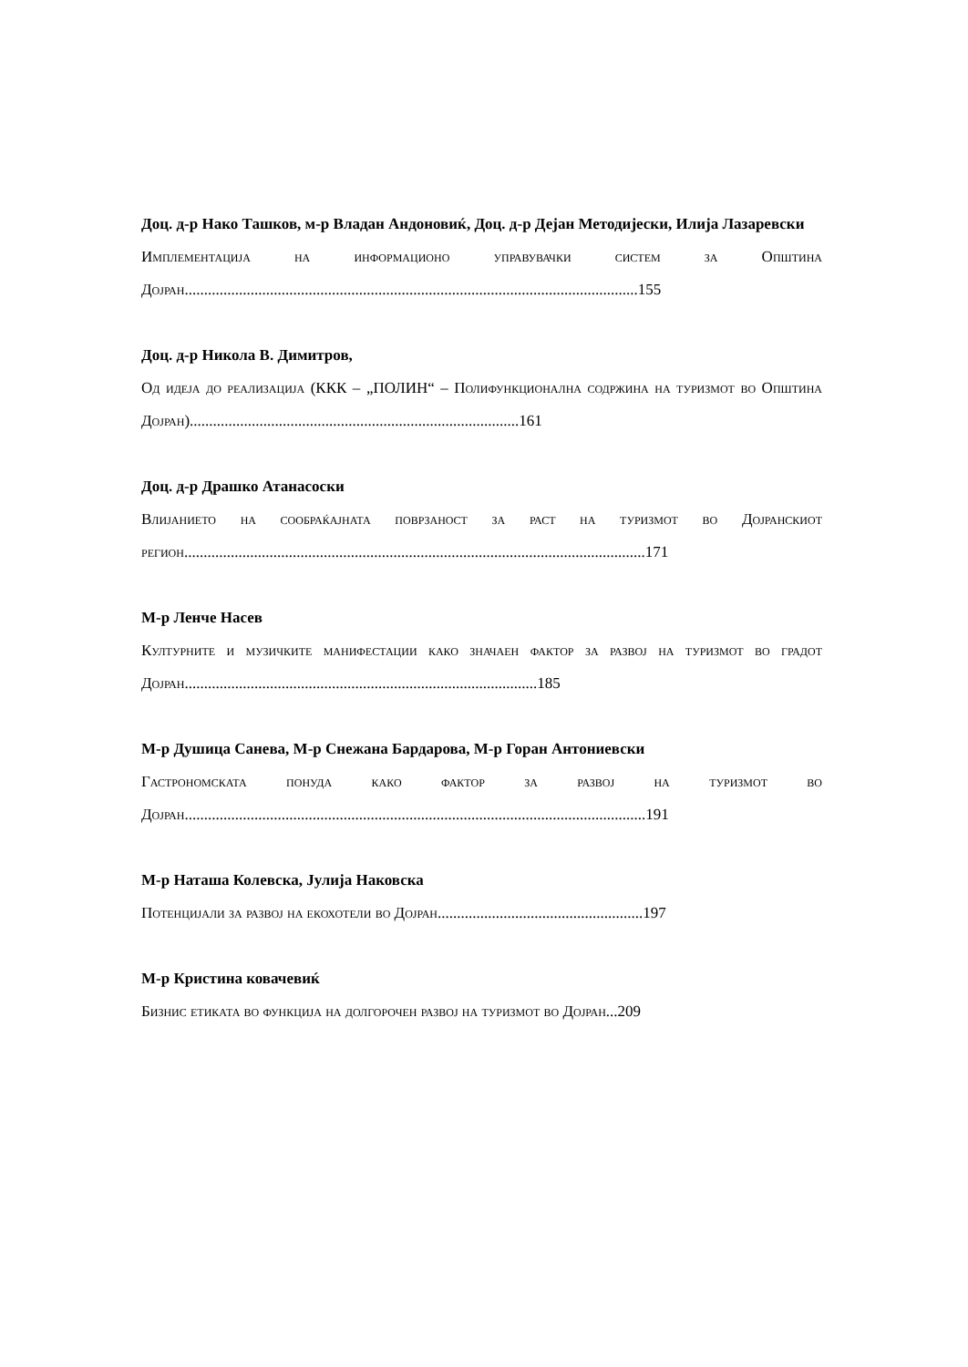Доц. д-р Нако Ташков, м-р Владан Андоновиќ, Доц. д-р Дејан Методијески, Илија Лазаревски
Имплементација на информационо управувачки систем за Општина Дојран.....................................................................................................................155
Доц. д-р Никола В. Димитров,
Од идеја до реализација (ККК – „ПОЛИН“ – Полифункционална содржина на туризмот во Општина Дојран).....................................................................................161
Доц. д-р Драшко Атанасоски
Влијанието на сообраќајната поврзаност за раст на туризмот во Дојранскиот регион.......................................................................................................................171
М-р Ленче Насев
Културните и музичките манифестации како значаен фактор за развој на туризмот во градот Дојран...........................................................................................185
М-р Душица Санева, М-р Снежана Бардарова, М-р Горан Антониевски
Гастрономската понуда како фактор за развој на туризмот во Дојран.......................................................................................................................191
М-р Наташа Колевска, Јулија Наковска
Потенцијали за развој на екохотели во Дојран.....................................................197
М-р Кристина ковачевиќ
Бизнис етиката во функција на долгорочен развој на туризмот во Дојран...209